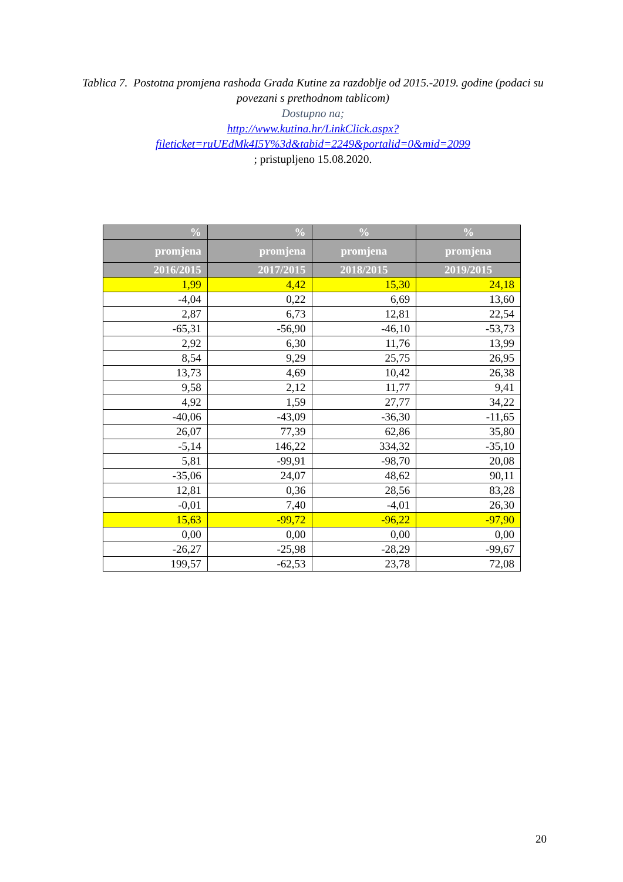Tablica 7. Postotna promjena rashoda Grada Kutine za razdoblje od 2015.-2019. godine (podaci su povezani s prethodnom tablicom)
Dostupno na;
http://www.kutina.hr/LinkClick.aspx?fileticket=ruUEdMk4I5Y%3d&tabid=2249&portalid=0&mid=2099; pristupljeno 15.08.2020.
| % | % | % | % |
| --- | --- | --- | --- |
| promjena | promjena | promjena | promjena |
| 2016/2015 | 2017/2015 | 2018/2015 | 2019/2015 |
| 1,99 | 4,42 | 15,30 | 24,18 |
| -4,04 | 0,22 | 6,69 | 13,60 |
| 2,87 | 6,73 | 12,81 | 22,54 |
| -65,31 | -56,90 | -46,10 | -53,73 |
| 2,92 | 6,30 | 11,76 | 13,99 |
| 8,54 | 9,29 | 25,75 | 26,95 |
| 13,73 | 4,69 | 10,42 | 26,38 |
| 9,58 | 2,12 | 11,77 | 9,41 |
| 4,92 | 1,59 | 27,77 | 34,22 |
| -40,06 | -43,09 | -36,30 | -11,65 |
| 26,07 | 77,39 | 62,86 | 35,80 |
| -5,14 | 146,22 | 334,32 | -35,10 |
| 5,81 | -99,91 | -98,70 | 20,08 |
| -35,06 | 24,07 | 48,62 | 90,11 |
| 12,81 | 0,36 | 28,56 | 83,28 |
| -0,01 | 7,40 | -4,01 | 26,30 |
| 15,63 | -99,72 | -96,22 | -97,90 |
| 0,00 | 0,00 | 0,00 | 0,00 |
| -26,27 | -25,98 | -28,29 | -99,67 |
| 199,57 | -62,53 | 23,78 | 72,08 |
20